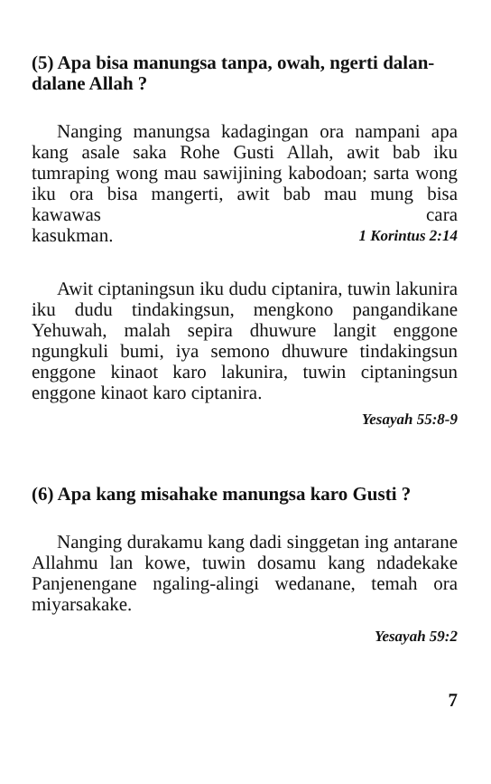(5) Apa bisa manungsa tanpa, owah, ngerti dalan-dalane Allah ?
Nanging manungsa kadagingan ora nampani apa kang asale saka Rohe Gusti Allah, awit bab iku tumraping wong mau sawijining kabodoan; sarta wong iku ora bisa mangerti, awit bab mau mung bisa kawawas cara kasukman. 1 Korintus 2:14
Awit ciptaningsun iku dudu ciptanira, tuwin lakunira iku dudu tindakingsun, mengkono pangandikane Yehuwah, malah sepira dhuwure langit enggone ngungkuli bumi, iya semono dhuwure tindakingsun enggone kinaot karo lakunira, tuwin ciptaningsun enggone kinaot karo ciptanira.
Yesayah 55:8-9
(6) Apa kang misahake manungsa karo Gusti ?
Nanging durakamu kang dadi singgetan ing antarane Allahmu lan kowe, tuwin dosamu kang ndadekake Panjenengane ngaling-alingi wedanane, temah ora miyarsakake.
Yesayah 59:2
7